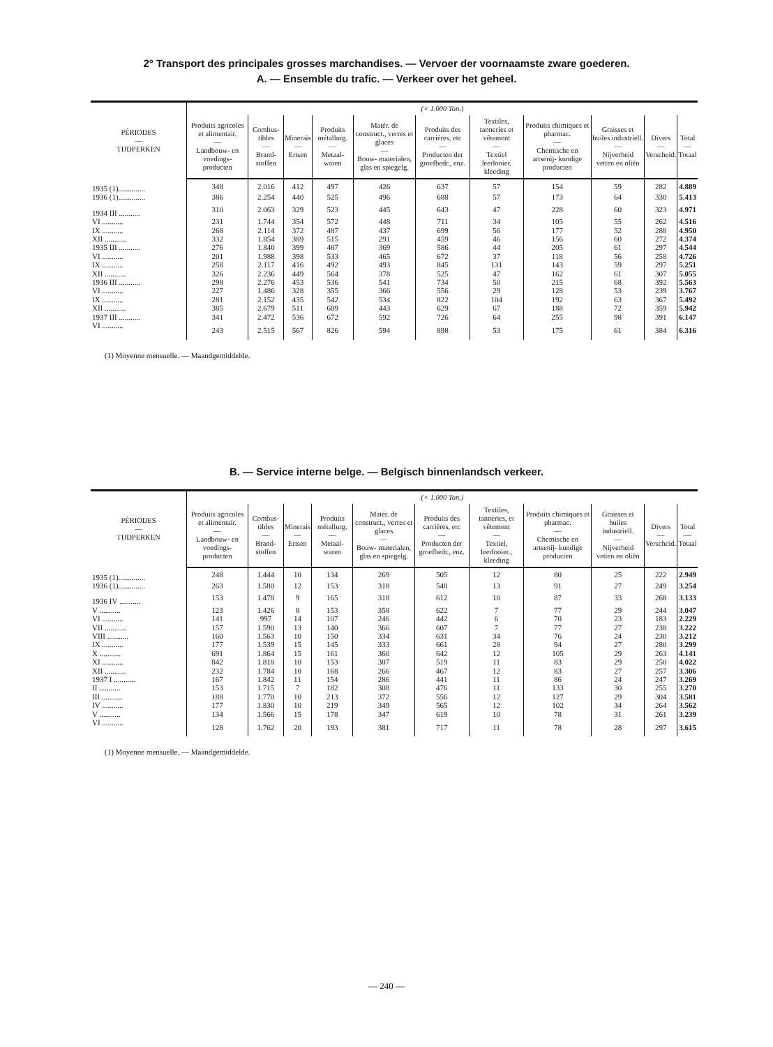2° Transport des principales grosses marchandises. — Vervoer der voornaamste zware goederen.
A. — Ensemble du trafic. — Verkeer over het geheel.
| PÉRIODES — TIJDPERKEN | (× 1.000 Ton.) | | | | | | | | | | |
| --- | --- | --- | --- | --- | --- | --- | --- | --- | --- | --- | --- |
| | Produits agricoles et alimentair. — Landbouw- en voedings- producten | Combus- tibles — Brand- stoffen | Minerais — Ertsen | Produits métallurg. — Metaal- waren | Matér. de construct., verres et glaces — Bouw- materialen, glas en spiegelg. | Produits des carrières, etc — Producten der groefbedr., enz. | Textiles, tanneries et vêtement — Textiel leerlooier. kleeding | Produits chimiques et pharmac. — Chemische en artsenij- kundige producten | Graisses et huiles industriell. — Nijverheid vetten en oliën | Divers — Verscheid. | Total — Totaal |
| 1935 (1).............. | 348 | 2.016 | 412 | 497 | 426 | 637 | 57 | 154 | 59 | 282 | 4.889 |
| 1936 (1).............. | 386 | 2.254 | 440 | 525 | 496 | 688 | 57 | 173 | 64 | 330 | 5.413 |
| 1934 III ........... | 310 | 2.063 | 329 | 523 | 445 | 643 | 47 | 228 | 60 | 323 | 4.971 |
| VI ........... | 231 | 1.744 | 354 | 572 | 448 | 711 | 34 | 105 | 55 | 262 | 4.516 |
| IX ........... | 268 | 2.114 | 372 | 487 | 437 | 699 | 56 | 177 | 52 | 288 | 4.950 |
| XII ........... | 332 | 1.854 | 389 | 515 | 291 | 459 | 46 | 156 | 60 | 272 | 4.374 |
| 1935 III ........... | 276 | 1.840 | 399 | 467 | 369 | 586 | 44 | 205 | 61 | 297 | 4.544 |
| VI ........... | 201 | 1.988 | 398 | 533 | 465 | 672 | 37 | 118 | 56 | 258 | 4.726 |
| IX ........... | 258 | 2.117 | 416 | 492 | 493 | 845 | 131 | 143 | 59 | 297 | 5.251 |
| XII ........... | 326 | 2.236 | 449 | 564 | 378 | 525 | 47 | 162 | 61 | 307 | 5.055 |
| 1936 III ........... | 298 | 2.276 | 453 | 536 | 541 | 734 | 50 | 215 | 68 | 392 | 5.563 |
| VI ........... | 227 | 1.486 | 328 | 355 | 366 | 556 | 29 | 128 | 53 | 239 | 3.767 |
| IX ........... | 281 | 2.152 | 435 | 542 | 534 | 822 | 104 | 192 | 63 | 367 | 5.492 |
| XII ........... | 385 | 2.679 | 511 | 609 | 443 | 629 | 67 | 188 | 72 | 359 | 5.942 |
| 1937 III ........... | 341 | 2.472 | 536 | 672 | 592 | 726 | 64 | 255 | 98 | 391 | 6.147 |
| VI ........... | 243 | 2.515 | 567 | 826 | 594 | 898 | 53 | 175 | 61 | 384 | 6.316 |
(1) Moyenne mensuelle. — Maandgemiddelde.
B. — Service interne belge. — Belgisch binnenlandsch verkeer.
| PÉRIODES — TIJDPERKEN | (× 1.000 Ton.) | | | | | | | | | | |
| --- | --- | --- | --- | --- | --- | --- | --- | --- | --- | --- | --- |
| | Produits agricoles et alimentair. — Landbouw- en voedings- producten | Combus- tibles — Brand- stoffen | Minerais — Ertsen | Produits métallurg. — Metaal- waren | Matér. de construct., verres et glaces — Bouw- materialen, glas en spiegelg. | Produits des carrières, etc — Producten der groefbedr., enz. | Textiles, tanneries, et vêtement — Textiel, leerlooier., kleeding | Produits chimiques et pharmac. — Chemische en artsenij- kundige producten | Graisses et huiles industriell. — Nijverheid vetten en oliën | Divers — Verscheid. | Total — Totaal |
| 1935 (1).............. | 248 | 1.444 | 10 | 134 | 269 | 505 | 12 | 80 | 25 | 222 | 2.949 |
| 1936 (1).............. | 263 | 1.580 | 12 | 153 | 318 | 548 | 13 | 91 | 27 | 249 | 3.254 |
| 1936 IV ........... | 153 | 1.478 | 9 | 165 | 318 | 612 | 10 | 87 | 33 | 268 | 3.133 |
| V ........... | 123 | 1.426 | 8 | 153 | 358 | 622 | 7 | 77 | 29 | 244 | 3.047 |
| VI ........... | 141 | 997 | 14 | 107 | 246 | 442 | 6 | 70 | 23 | 183 | 2.229 |
| VII ........... | 157 | 1.590 | 13 | 140 | 366 | 607 | 7 | 77 | 27 | 238 | 3.222 |
| VIII ........... | 160 | 1.563 | 10 | 150 | 334 | 631 | 34 | 76 | 24 | 230 | 3.212 |
| IX ........... | 177 | 1.539 | 15 | 145 | 333 | 661 | 28 | 94 | 27 | 280 | 3.299 |
| X ........... | 691 | 1.864 | 15 | 161 | 360 | 642 | 12 | 105 | 29 | 263 | 4.141 |
| XI ........... | 842 | 1.818 | 10 | 153 | 307 | 519 | 11 | 83 | 29 | 250 | 4.022 |
| XII ........... | 232 | 1.784 | 10 | 168 | 266 | 467 | 12 | 83 | 27 | 257 | 3.306 |
| 1937 I ........... | 167 | 1.842 | 11 | 154 | 286 | 441 | 11 | 86 | 24 | 247 | 3.269 |
| II ........... | 153 | 1.715 | 7 | 182 | 308 | 476 | 11 | 133 | 30 | 255 | 3.270 |
| III ........... | 188 | 1.770 | 10 | 213 | 372 | 556 | 12 | 127 | 29 | 304 | 3.581 |
| IV ........... | 177 | 1.830 | 10 | 219 | 349 | 565 | 12 | 102 | 34 | 264 | 3.562 |
| V ........... | 134 | 1.566 | 15 | 178 | 347 | 619 | 10 | 78 | 31 | 261 | 3.239 |
| VI ........... | 128 | 1.762 | 20 | 193 | 381 | 717 | 11 | 78 | 28 | 297 | 3.615 |
(1) Moyenne mensuelle. — Maandgemiddelde.
— 240 —